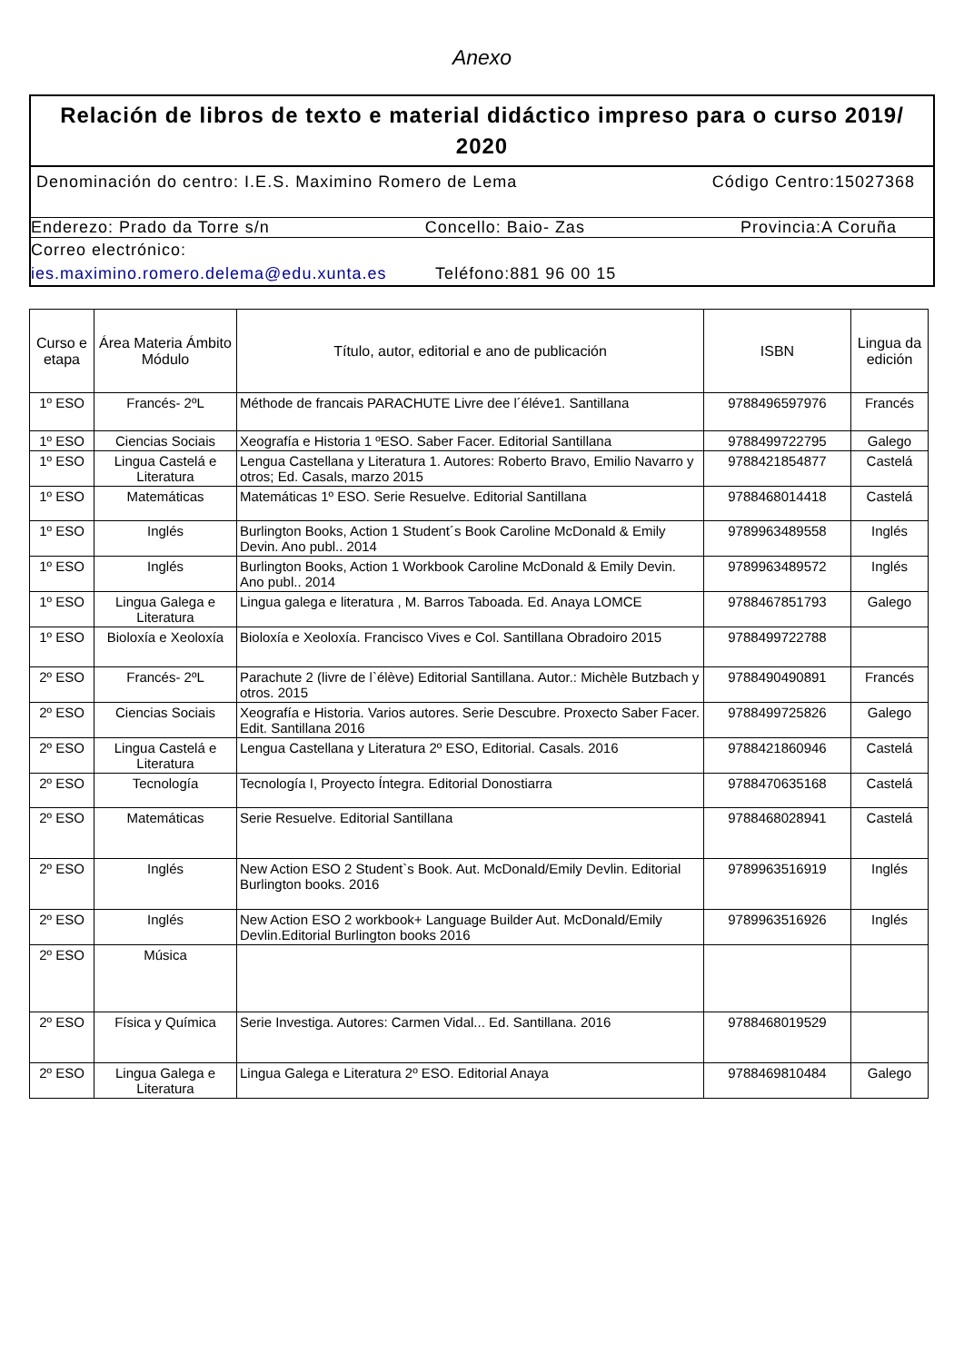Anexo
Relación de libros de texto e material didáctico impreso para o curso 2019/ 2020
Denominación do centro: I.E.S. Maximino Romero de Lema Código Centro:15027368
Enderezo: Prado da Torre s/n Concello: Baio- Zas Provincia:A Coruña
Correo electrónico:
ies.maximino.romero.delema@edu.xunta.es Teléfono:881 96 00 15
| Curso e etapa | Área Materia Ámbito Módulo | Título, autor, editorial e ano de publicación | ISBN | Lingua da edición |
| --- | --- | --- | --- | --- |
| 1º ESO | Francés- 2ºL | Méthode de francais PARACHUTE Livre dee l´éléve1. Santillana | 9788496597976 | Francés |
| 1º ESO | Ciencias Sociais | Xeografía e Historia 1 ºESO. Saber Facer. Editorial Santillana | 9788499722795 | Galego |
| 1º ESO | Lingua Castelá e Literatura | Lengua Castellana y Literatura 1. Autores: Roberto Bravo, Emilio Navarro y otros; Ed. Casals, marzo 2015 | 9788421854877 | Castelá |
| 1º ESO | Matemáticas | Matemáticas 1º ESO. Serie Resuelve. Editorial Santillana | 9788468014418 | Castelá |
| 1º ESO | Inglés | Burlington Books, Action 1 Student´s Book Caroline McDonald & Emily Devin. Ano publ.. 2014 | 9789963489558 | Inglés |
| 1º ESO | Inglés | Burlington Books, Action 1 Workbook Caroline McDonald & Emily Devin. Ano publ.. 2014 | 9789963489572 | Inglés |
| 1º ESO | Lingua Galega e Literatura | Lingua galega e literatura , M. Barros Taboada. Ed. Anaya LOMCE | 9788467851793 | Galego |
| 1º ESO | Bioloxía e Xeoloxía | Bioloxía e Xeoloxía. Francisco Vives e Col. Santillana Obradoiro 2015 | 9788499722788 | |
| 2º ESO | Francés- 2ºL | Parachute 2 (livre de l`élève) Editorial Santillana. Autor.: Michèle Butzbach y otros. 2015 | 9788490490891 | Francés |
| 2º ESO | Ciencias Sociais | Xeografía e Historia. Varios autores. Serie Descubre. Proxecto Saber Facer. Edit. Santillana 2016 | 9788499725826 | Galego |
| 2º ESO | Lingua Castelá e Literatura | Lengua Castellana y Literatura 2º ESO, Editorial. Casals. 2016 | 9788421860946 | Castelá |
| 2º ESO | Tecnología | Tecnología I, Proyecto Íntegra. Editorial Donostiarra | 9788470635168 | Castelá |
| 2º ESO | Matemáticas | Serie Resuelve. Editorial Santillana | 9788468028941 | Castelá |
| 2º ESO | Inglés | New Action ESO 2 Student`s Book. Aut. McDonald/Emily Devlin. Editorial Burlington books. 2016 | 9789963516919 | Inglés |
| 2º ESO | Inglés | New Action ESO 2 workbook+ Language Builder Aut. McDonald/Emily Devlin.Editorial Burlington books 2016 | 9789963516926 | Inglés |
| 2º ESO | Música | | | |
| 2º ESO | Física y Química | Serie Investiga. Autores: Carmen Vidal... Ed. Santillana. 2016 | 9788468019529 | |
| 2º ESO | Lingua Galega e Literatura | Lingua Galega e Literatura 2º ESO. Editorial Anaya | 9788469810484 | Galego |